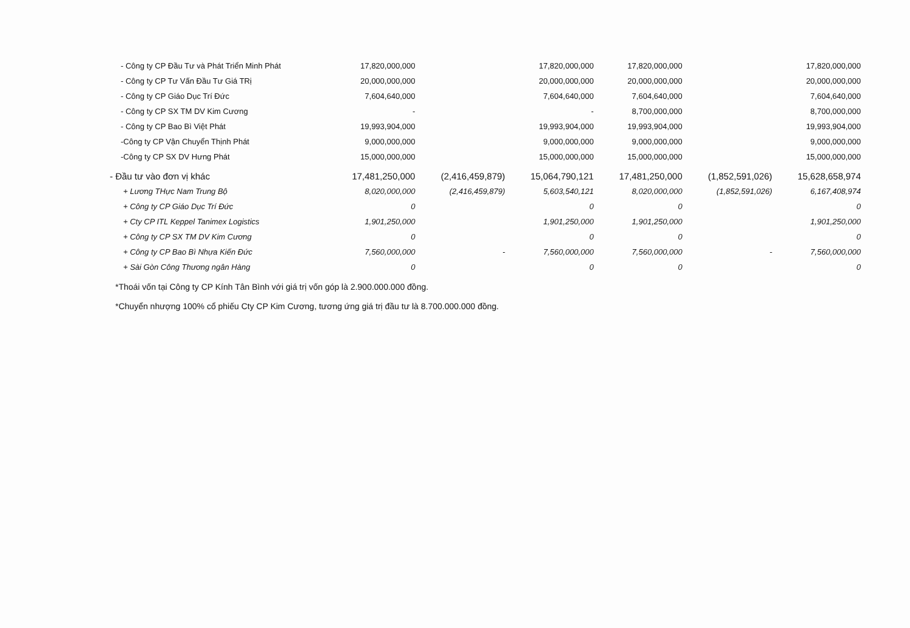| - Công ty CP Đầu Tư và Phát Triển Minh Phát | 17,820,000,000 | | 17,820,000,000 | 17,820,000,000 | | 17,820,000,000 |
| - Công ty CP Tư Vấn Đầu Tư Giá TRị | 20,000,000,000 | | 20,000,000,000 | 20,000,000,000 | | 20,000,000,000 |
| - Công ty CP Giáo Dục Trí Đức | 7,604,640,000 | | 7,604,640,000 | 7,604,640,000 | | 7,604,640,000 |
| - Công ty CP SX TM DV Kim Cương | - | | - | 8,700,000,000 | | 8,700,000,000 |
| - Công ty CP Bao Bì Việt Phát | 19,993,904,000 | | 19,993,904,000 | 19,993,904,000 | | 19,993,904,000 |
| -Công ty CP Vận Chuyển Thịnh Phát | 9,000,000,000 | | 9,000,000,000 | 9,000,000,000 | | 9,000,000,000 |
| -Công ty CP SX DV Hưng Phát | 15,000,000,000 | | 15,000,000,000 | 15,000,000,000 | | 15,000,000,000 |
| - Đầu tư vào đơn vị khác | 17,481,250,000 | (2,416,459,879) | 15,064,790,121 | 17,481,250,000 | (1,852,591,026) | 15,628,658,974 |
| + Lương THực Nam Trung Bộ | 8,020,000,000 | (2,416,459,879) | 5,603,540,121 | 8,020,000,000 | (1,852,591,026) | 6,167,408,974 |
| + Công ty CP Giáo Dục Trí Đức | 0 | | 0 | 0 | | 0 |
| + Cty CP ITL Keppel Tanimex Logistics | 1,901,250,000 | | 1,901,250,000 | 1,901,250,000 | | 1,901,250,000 |
| + Công ty CP SX TM DV Kim Cương | 0 | | 0 | 0 | | 0 |
| + Công ty CP Bao Bì Nhựa Kiến Đức | 7,560,000,000 | - | 7,560,000,000 | 7,560,000,000 | - | 7,560,000,000 |
| + Sài Gòn Công Thương ngân Hàng | 0 | | 0 | 0 | | 0 |
*Thoái vốn tại Công ty CP Kính Tân Bình với giá trị vốn góp là 2.900.000.000 đồng.
*Chuyển nhượng 100% cổ phiếu Cty CP Kim Cương, tương ứng giá trị đầu tư là 8.700.000.000 đồng.